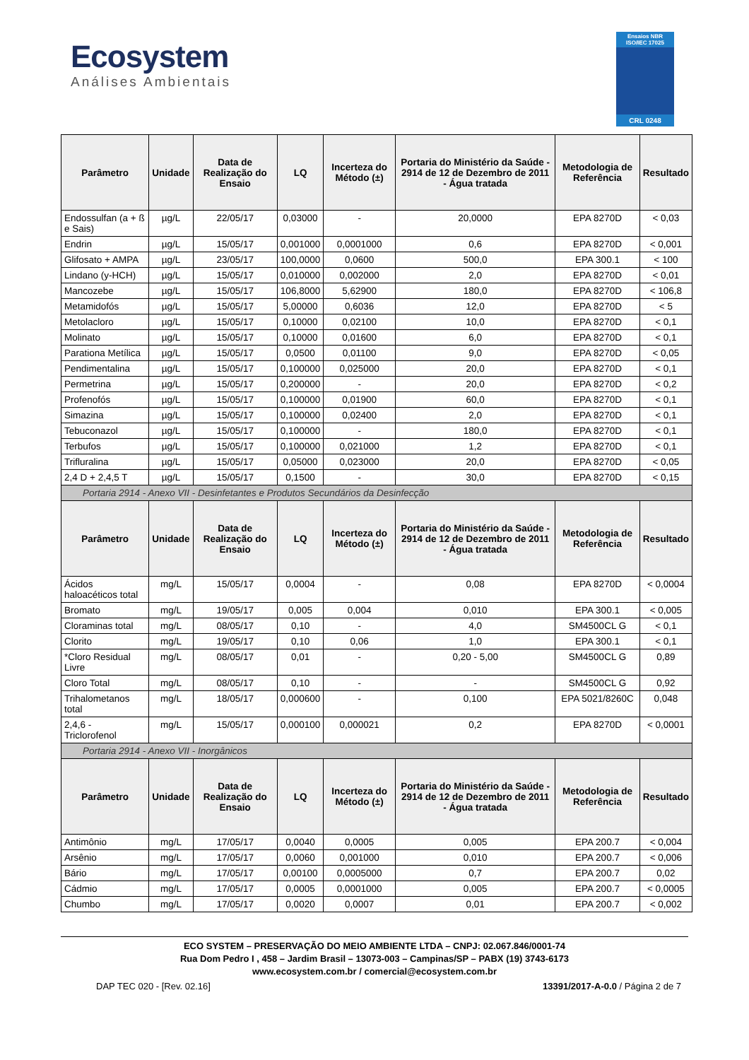Ecosystem
Análises Ambientais
Ensaios NBR ISO/IEC 17025
CRL 0248
| Parâmetro | Unidade | Data de Realização do Ensaio | LQ | Incerteza do Método (±) | Portaria do Ministério da Saúde - 2914 de 12 de Dezembro de 2011 - Água tratada | Metodologia de Referência | Resultado |
| --- | --- | --- | --- | --- | --- | --- | --- |
| Endossulfan (a + ß e Sais) | µg/L | 22/05/17 | 0,03000 | - | 20,0000 | EPA 8270D | < 0,03 |
| Endrin | µg/L | 15/05/17 | 0,001000 | 0,0001000 | 0,6 | EPA 8270D | < 0,001 |
| Glifosato + AMPA | µg/L | 23/05/17 | 100,0000 | 0,0600 | 500,0 | EPA 300.1 | < 100 |
| Lindano (y-HCH) | µg/L | 15/05/17 | 0,010000 | 0,002000 | 2,0 | EPA 8270D | < 0,01 |
| Mancozebe | µg/L | 15/05/17 | 106,8000 | 5,62900 | 180,0 | EPA 8270D | < 106,8 |
| Metamidofós | µg/L | 15/05/17 | 5,00000 | 0,6036 | 12,0 | EPA 8270D | < 5 |
| Metolacloro | µg/L | 15/05/17 | 0,10000 | 0,02100 | 10,0 | EPA 8270D | < 0,1 |
| Molinato | µg/L | 15/05/17 | 0,10000 | 0,01600 | 6,0 | EPA 8270D | < 0,1 |
| Parationa Metílica | µg/L | 15/05/17 | 0,0500 | 0,01100 | 9,0 | EPA 8270D | < 0,05 |
| Pendimentalina | µg/L | 15/05/17 | 0,100000 | 0,025000 | 20,0 | EPA 8270D | < 0,1 |
| Permetrina | µg/L | 15/05/17 | 0,200000 | - | 20,0 | EPA 8270D | < 0,2 |
| Profenofós | µg/L | 15/05/17 | 0,100000 | 0,01900 | 60,0 | EPA 8270D | < 0,1 |
| Simazina | µg/L | 15/05/17 | 0,100000 | 0,02400 | 2,0 | EPA 8270D | < 0,1 |
| Tebuconazol | µg/L | 15/05/17 | 0,100000 | - | 180,0 | EPA 8270D | < 0,1 |
| Terbufos | µg/L | 15/05/17 | 0,100000 | 0,021000 | 1,2 | EPA 8270D | < 0,1 |
| Trifluralina | µg/L | 15/05/17 | 0,05000 | 0,023000 | 20,0 | EPA 8270D | < 0,05 |
| 2,4 D + 2,4,5 T | µg/L | 15/05/17 | 0,1500 | - | 30,0 | EPA 8270D | < 0,15 |
| Portaria 2914 - Anexo VII - Desinfetantes e Produtos Secundários da Desinfecção | | | | | | | |
| Parâmetro | Unidade | Data de Realização do Ensaio | LQ | Incerteza do Método (±) | Portaria do Ministério da Saúde - 2914 de 12 de Dezembro de 2011 - Água tratada | Metodologia de Referência | Resultado |
| Ácidos haloacéticos total | mg/L | 15/05/17 | 0,0004 | - | 0,08 | EPA 8270D | < 0,0004 |
| Bromato | mg/L | 19/05/17 | 0,005 | 0,004 | 0,010 | EPA 300.1 | < 0,005 |
| Cloraminas total | mg/L | 08/05/17 | 0,10 | - | 4,0 | SM4500CL G | < 0,1 |
| Clorito | mg/L | 19/05/17 | 0,10 | 0,06 | 1,0 | EPA 300.1 | < 0,1 |
| *Cloro Residual Livre | mg/L | 08/05/17 | 0,01 | - | 0,20 - 5,00 | SM4500CL G | 0,89 |
| Cloro Total | mg/L | 08/05/17 | 0,10 | - | - | SM4500CL G | 0,92 |
| Trihalometanos total | mg/L | 18/05/17 | 0,000600 | - | 0,100 | EPA 5021/8260C | 0,048 |
| 2,4,6 - Triclorofenol | mg/L | 15/05/17 | 0,000100 | 0,000021 | 0,2 | EPA 8270D | < 0,0001 |
| Portaria 2914 - Anexo VII - Inorgânicos | | | | | | | |
| Parâmetro | Unidade | Data de Realização do Ensaio | LQ | Incerteza do Método (±) | Portaria do Ministério da Saúde - 2914 de 12 de Dezembro de 2011 - Água tratada | Metodologia de Referência | Resultado |
| Antimônio | mg/L | 17/05/17 | 0,0040 | 0,0005 | 0,005 | EPA 200.7 | < 0,004 |
| Arsênio | mg/L | 17/05/17 | 0,0060 | 0,001000 | 0,010 | EPA 200.7 | < 0,006 |
| Bário | mg/L | 17/05/17 | 0,00100 | 0,0005000 | 0,7 | EPA 200.7 | 0,02 |
| Cádmio | mg/L | 17/05/17 | 0,0005 | 0,0001000 | 0,005 | EPA 200.7 | < 0,0005 |
| Chumbo | mg/L | 17/05/17 | 0,0020 | 0,0007 | 0,01 | EPA 200.7 | < 0,002 |
ECO SYSTEM – PRESERVAÇÃO DO MEIO AMBIENTE LTDA – CNPJ: 02.067.846/0001-74
Rua Dom Pedro I , 458 – Jardim Brasil – 13073-003 – Campinas/SP – PABX (19) 3743-6173
www.ecosystem.com.br / comercial@ecosystem.com.br
DAP TEC 020 - [Rev. 02.16] 13391/2017-A-0.0 / Página 2 de 7